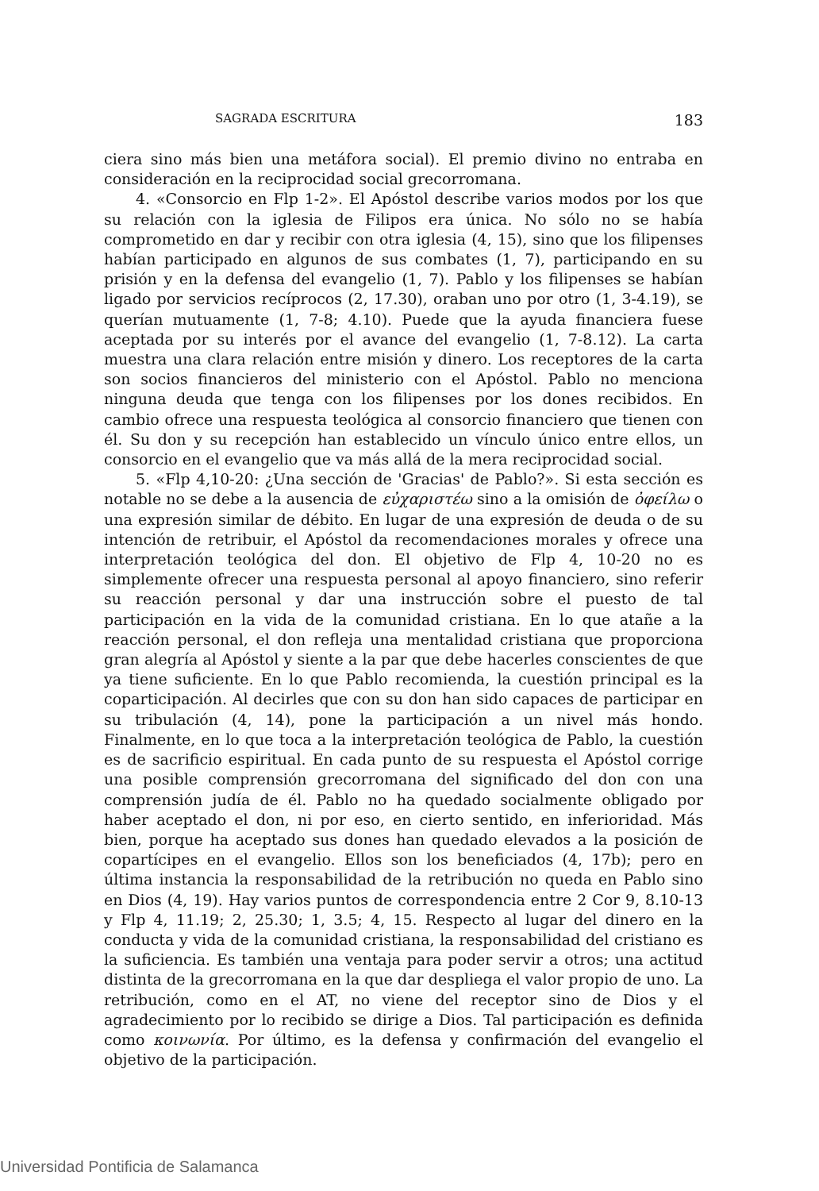SAGRADA ESCRITURA 183
ciera sino más bien una metáfora social). El premio divino no entraba en consideración en la reciprocidad social grecorromana.
4. «Consorcio en Flp 1-2». El Apóstol describe varios modos por los que su relación con la iglesia de Filipos era única. No sólo no se había comprometido en dar y recibir con otra iglesia (4, 15), sino que los filipenses habían participado en algunos de sus combates (1, 7), participando en su prisión y en la defensa del evangelio (1, 7). Pablo y los filipenses se habían ligado por servicios recíprocos (2, 17.30), oraban uno por otro (1, 3-4.19), se querían mutuamente (1, 7-8; 4.10). Puede que la ayuda financiera fuese aceptada por su interés por el avance del evangelio (1, 7-8.12). La carta muestra una clara relación entre misión y dinero. Los receptores de la carta son socios financieros del ministerio con el Apóstol. Pablo no menciona ninguna deuda que tenga con los filipenses por los dones recibidos. En cambio ofrece una respuesta teológica al consorcio financiero que tienen con él. Su don y su recepción han establecido un vínculo único entre ellos, un consorcio en el evangelio que va más allá de la mera reciprocidad social.
5. «Flp 4,10-20: ¿Una sección de 'Gracias' de Pablo?». Si esta sección es notable no se debe a la ausencia de εὐχαριστέω sino a la omisión de ὀφείλω o una expresión similar de débito. En lugar de una expresión de deuda o de su intención de retribuir, el Apóstol da recomendaciones morales y ofrece una interpretación teológica del don. El objetivo de Flp 4, 10-20 no es simplemente ofrecer una respuesta personal al apoyo financiero, sino referir su reacción personal y dar una instrucción sobre el puesto de tal participación en la vida de la comunidad cristiana. En lo que atañe a la reacción personal, el don refleja una mentalidad cristiana que proporciona gran alegría al Apóstol y siente a la par que debe hacerles conscientes de que ya tiene suficiente. En lo que Pablo recomienda, la cuestión principal es la coparticipación. Al decirles que con su don han sido capaces de participar en su tribulación (4, 14), pone la participación a un nivel más hondo. Finalmente, en lo que toca a la interpretación teológica de Pablo, la cuestión es de sacrificio espiritual. En cada punto de su respuesta el Apóstol corrige una posible comprensión grecorromana del significado del don con una comprensión judía de él. Pablo no ha quedado socialmente obligado por haber aceptado el don, ni por eso, en cierto sentido, en inferioridad. Más bien, porque ha aceptado sus dones han quedado elevados a la posición de copartícipes en el evangelio. Ellos son los beneficiados (4, 17b); pero en última instancia la responsabilidad de la retribución no queda en Pablo sino en Dios (4, 19). Hay varios puntos de correspondencia entre 2 Cor 9, 8.10-13 y Flp 4, 11.19; 2, 25.30; 1, 3.5; 4, 15. Respecto al lugar del dinero en la conducta y vida de la comunidad cristiana, la responsabilidad del cristiano es la suficiencia. Es también una ventaja para poder servir a otros; una actitud distinta de la grecorromana en la que dar despliega el valor propio de uno. La retribución, como en el AT, no viene del receptor sino de Dios y el agradecimiento por lo recibido se dirige a Dios. Tal participación es definida como κοινωνία. Por último, es la defensa y confirmación del evangelio el objetivo de la participación.
Universidad Pontificia de Salamanca